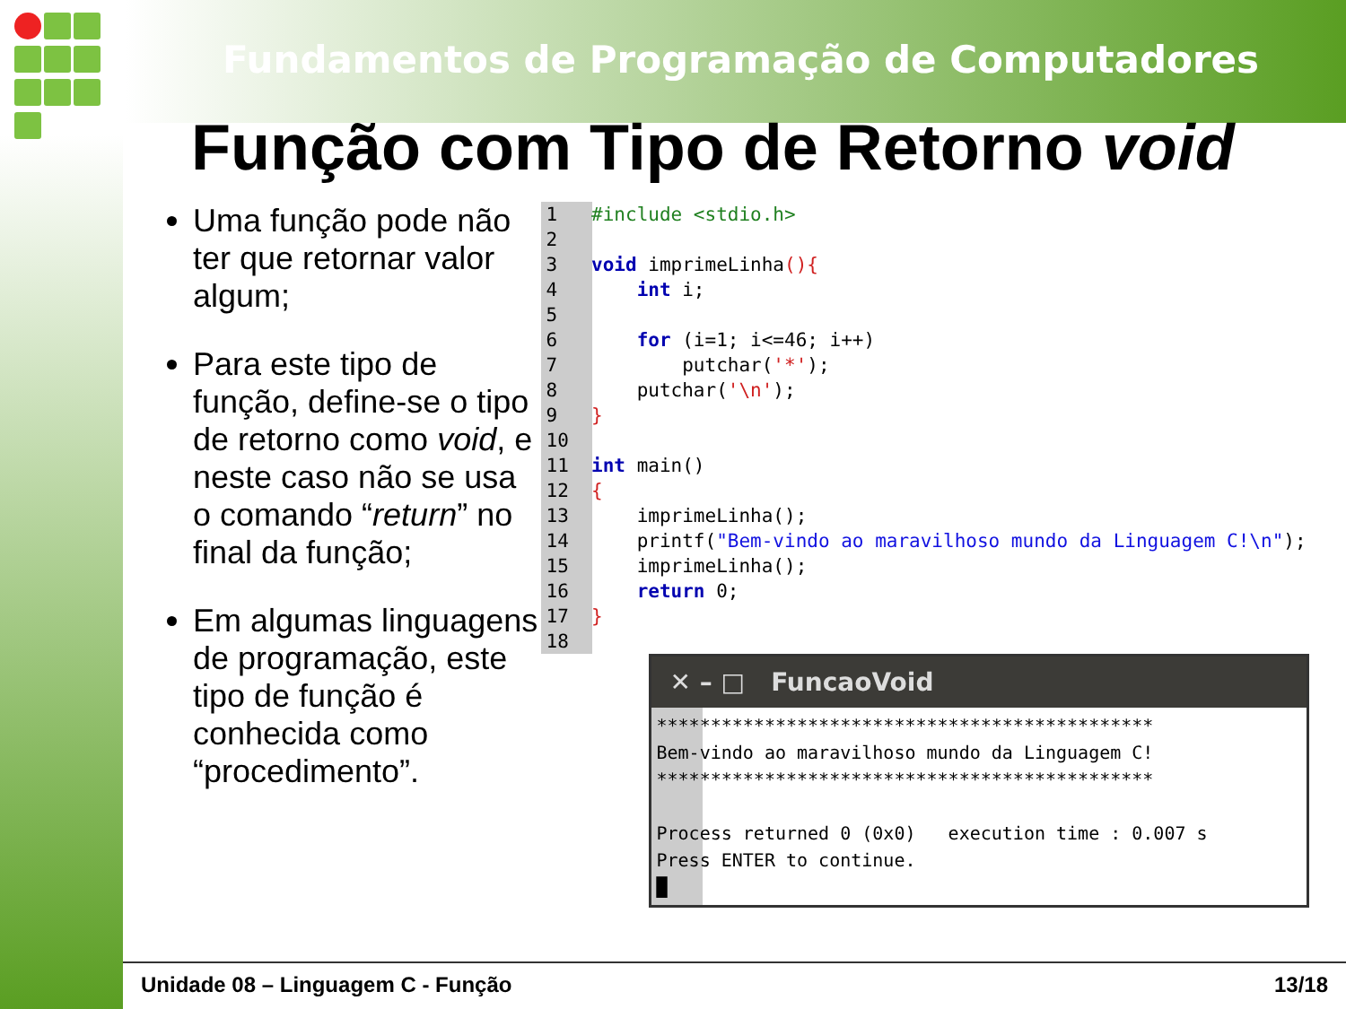Fundamentos de Programação de Computadores
Função com Tipo de Retorno void
Uma função pode não ter que retornar valor algum;
Para este tipo de função, define-se o tipo de retorno como void, e neste caso não se usa o comando “return” no final da função;
Em algumas linguagens de programação, este tipo de função é conhecida como “procedimento”.
1   #include <stdio.h>
2
3   void imprimeLinha(){
4       int i;
5
6       for (i=1; i<=46; i++)
7           putchar('*');
8       putchar('\n');
9   }
10
11  int main()
12  {
13      imprimeLinha();
14      printf("Bem-vindo ao maravilhoso mundo da Linguagem C!\n");
15      imprimeLinha();
16      return 0;
17  }
18
✕ – □ FuncaoVoid
**********************************************
Bem-vindo ao maravilhoso mundo da Linguagem C!
**********************************************

Process returned 0 (0x0)   execution time : 0.007 s
Press ENTER to continue.
█
Unidade 08 – Linguagem C - Função 13/18